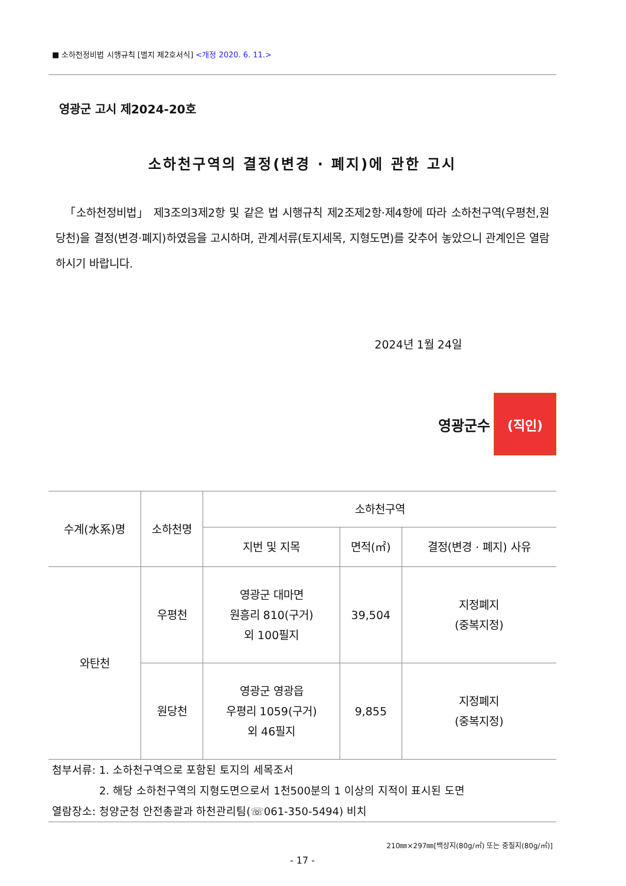■ 소하천정비법 시행규칙 [별지 제2호서식] <개정 2020. 6. 11.>
영광군 고시 제2024-20호
소하천구역의 결정(변경 · 폐지)에 관한 고시
「소하천정비법」 제3조의3제2항 및 같은 법 시행규칙 제2조제2항·제4항에 따라 소하천구역(우평천,원당천)을 결정(변경·폐지)하였음을 고시하며, 관계서류(토지세목, 지형도면)를 갖추어 놓았으니 관계인은 열람하시기 바랍니다.
2024년 1월 24일
영광군수 (직인)
| 수계(水系)명 | 소하천명 | 소하천구역 | | |
| --- | --- | --- | --- | --- |
| | | 지번 및 지목 | 면적(㎡) | 결정(변경 · 폐지) 사유 |
| 와탄천 | 우평천 | 영광군 대마면 원흥리 810(구거) 외 100필지 | 39,504 | 지정폐지 (중복지정) |
| | 원당천 | 영광군 영광읍 우평리 1059(구거) 외 46필지 | 9,855 | 지정폐지 (중복지정) |
첨부서류: 1. 소하천구역으로 포함된 토지의 세목조서
2. 해당 소하천구역의 지형도면으로서 1천500분의 1 이상의 지적이 표시된 도면
열람장소: 청양군청 안전총괄과 하천관리팀(☏061-350-5494) 비치
210㎜×297㎜[백상지(80g/㎡) 또는 중질지(80g/㎡)]
- 17 -